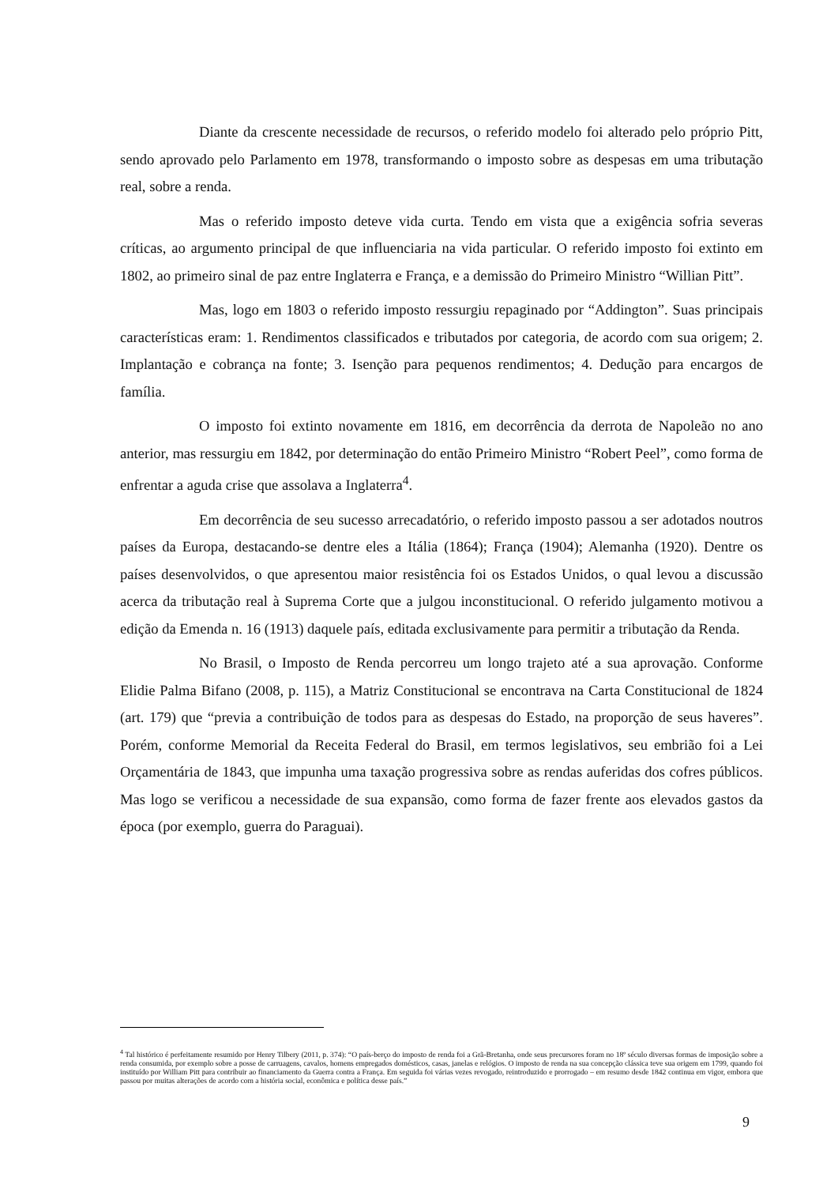Diante da crescente necessidade de recursos, o referido modelo foi alterado pelo próprio Pitt, sendo aprovado pelo Parlamento em 1978, transformando o imposto sobre as despesas em uma tributação real, sobre a renda.
Mas o referido imposto deteve vida curta. Tendo em vista que a exigência sofria severas críticas, ao argumento principal de que influenciaria na vida particular. O referido imposto foi extinto em 1802, ao primeiro sinal de paz entre Inglaterra e França, e a demissão do Primeiro Ministro “Willian Pitt”.
Mas, logo em 1803 o referido imposto ressurgiu repaginado por “Addington”. Suas principais características eram: 1. Rendimentos classificados e tributados por categoria, de acordo com sua origem; 2. Implantação e cobrança na fonte; 3. Isenção para pequenos rendimentos; 4. Dedução para encargos de família.
O imposto foi extinto novamente em 1816, em decorrência da derrota de Napoleão no ano anterior, mas ressurgiu em 1842, por determinação do então Primeiro Ministro “Robert Peel”, como forma de enfrentar a aguda crise que assolava a Inglaterra<sup>4</sup>.
Em decorrência de seu sucesso arrecadatório, o referido imposto passou a ser adotados noutros países da Europa, destacando-se dentre eles a Itália (1864); França (1904); Alemanha (1920). Dentre os países desenvolvidos, o que apresentou maior resistência foi os Estados Unidos, o qual levou a discussão acerca da tributação real à Suprema Corte que a julgou inconstitucional. O referido julgamento motivou a edição da Emenda n. 16 (1913) daquele país, editada exclusivamente para permitir a tributação da Renda.
No Brasil, o Imposto de Renda percorreu um longo trajeto até a sua aprovação. Conforme Elidie Palma Bifano (2008, p. 115), a Matriz Constitucional se encontrava na Carta Constitucional de 1824 (art. 179) que “previa a contribuição de todos para as despesas do Estado, na proporção de seus haveres”. Porém, conforme Memorial da Receita Federal do Brasil, em termos legislativos, seu embrião foi a Lei Orçamentária de 1843, que impunha uma taxação progressiva sobre as rendas auferidas dos cofres públicos. Mas logo se verificou a necessidade de sua expansão, como forma de fazer frente aos elevados gastos da época (por exemplo, guerra do Paraguai).
<sup>4</sup> Tal histórico é perfeitamente resumido por Henry Tilbery (2011, p. 374): “O país-berço do imposto de renda foi a Grã-Bretanha, onde seus precursores foram no 18º século diversas formas de imposição sobre a renda consumida, por exemplo sobre a posse de carruagens, cavalos, homens empregados domésticos, casas, janelas e relógios. O imposto de renda na sua concepção clássica teve sua origem em 1799, quando foi instituído por William Pitt para contribuir ao financiamento da Guerra contra a França. Em seguida foi várias vezes revogado, reintroduzido e prorrogado – em resumo desde 1842 continua em vigor, embora que passou por muitas alterações de acordo com a história social, econômica e política desse país.”
9